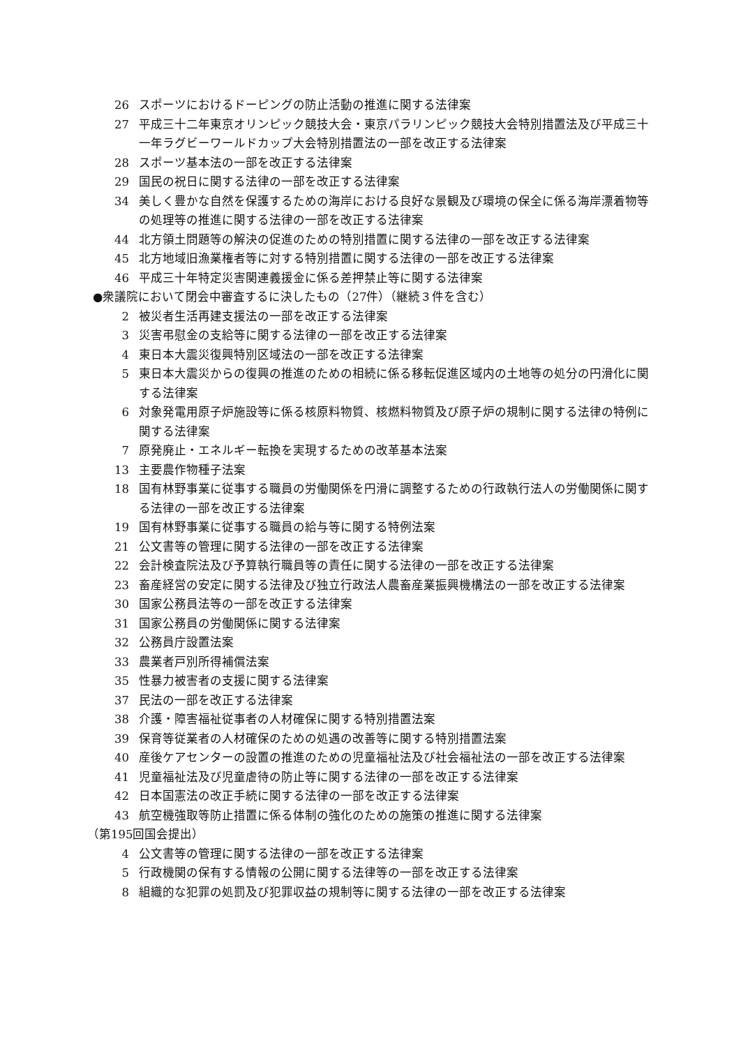26 スポーツにおけるドーピングの防止活動の推進に関する法律案
27 平成三十二年東京オリンピック競技大会・東京パラリンピック競技大会特別措置法及び平成三十一年ラグビーワールドカップ大会特別措置法の一部を改正する法律案
28 スポーツ基本法の一部を改正する法律案
29 国民の祝日に関する法律の一部を改正する法律案
34 美しく豊かな自然を保護するための海岸における良好な景観及び環境の保全に係る海岸漂着物等の処理等の推進に関する法律の一部を改正する法律案
44 北方領土問題等の解決の促進のための特別措置に関する法律の一部を改正する法律案
45 北方地域旧漁業権者等に対する特別措置に関する法律の一部を改正する法律案
46 平成三十年特定災害関連義援金に係る差押禁止等に関する法律案
●衆議院において閉会中審査するに決したもの（27件）（継続３件を含む）
2 被災者生活再建支援法の一部を改正する法律案
3 災害弔慰金の支給等に関する法律の一部を改正する法律案
4 東日本大震災復興特別区域法の一部を改正する法律案
5 東日本大震災からの復興の推進のための相続に係る移転促進区域内の土地等の処分の円滑化に関する法律案
6 対象発電用原子炉施設等に係る核原料物質、核燃料物質及び原子炉の規制に関する法律の特例に関する法律案
7 原発廃止・エネルギー転換を実現するための改革基本法案
13 主要農作物種子法案
18 国有林野事業に従事する職員の労働関係を円滑に調整するための行政執行法人の労働関係に関する法律の一部を改正する法律案
19 国有林野事業に従事する職員の給与等に関する特例法案
21 公文書等の管理に関する法律の一部を改正する法律案
22 会計検査院法及び予算執行職員等の責任に関する法律の一部を改正する法律案
23 畜産経営の安定に関する法律及び独立行政法人農畜産業振興機構法の一部を改正する法律案
30 国家公務員法等の一部を改正する法律案
31 国家公務員の労働関係に関する法律案
32 公務員庁設置法案
33 農業者戸別所得補償法案
35 性暴力被害者の支援に関する法律案
37 民法の一部を改正する法律案
38 介護・障害福祉従事者の人材確保に関する特別措置法案
39 保育等従業者の人材確保のための処遇の改善等に関する特別措置法案
40 産後ケアセンターの設置の推進のための児童福祉法及び社会福祉法の一部を改正する法律案
41 児童福祉法及び児童虐待の防止等に関する法律の一部を改正する法律案
42 日本国憲法の改正手続に関する法律の一部を改正する法律案
43 航空機強取等防止措置に係る体制の強化のための施策の推進に関する法律案
（第195回国会提出）
4 公文書等の管理に関する法律の一部を改正する法律案
5 行政機関の保有する情報の公開に関する法律等の一部を改正する法律案
8 組織的な犯罪の処罰及び犯罪収益の規制等に関する法律の一部を改正する法律案